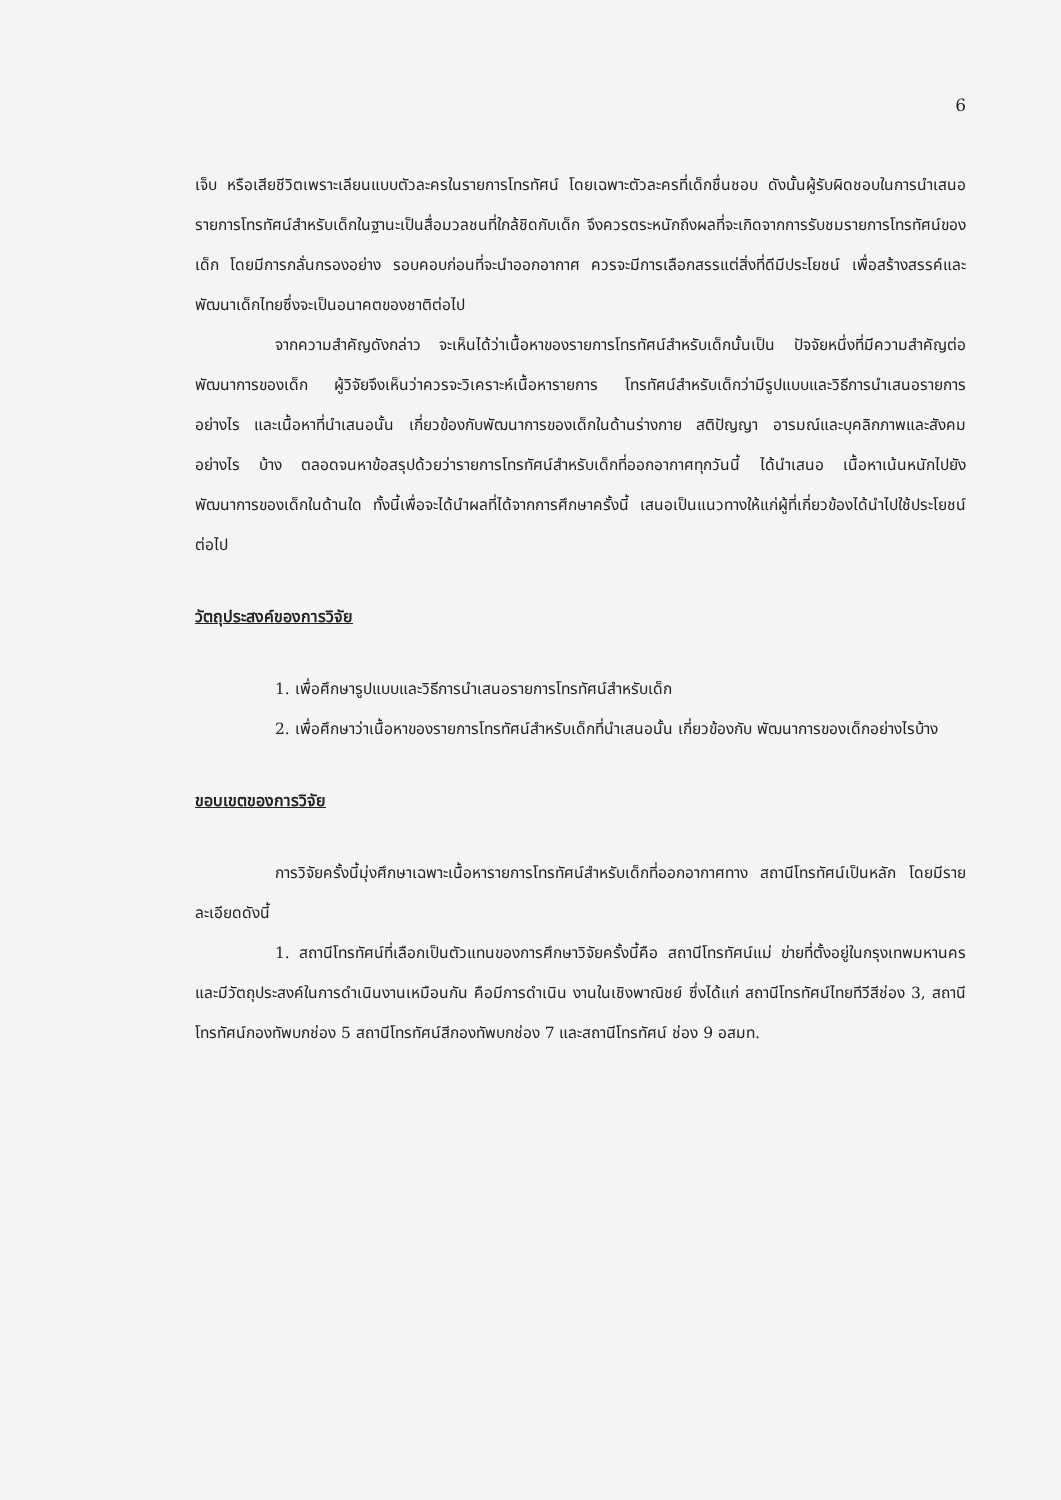6
เจ็บ หรือเสียชีวิตเพราะเลียนแบบตัวละครในรายการโทรทัศน์ โดยเฉพาะตัวละครที่เด็กชื่นชอบ ดังนั้นผู้รับผิดชอบในการนำเสนอรายการโทรทัศน์สำหรับเด็กในฐานะเป็นสื่อมวลชนที่ใกล้ชิดกับเด็ก จึงควรตระหนักถึงผลที่จะเกิดจากการรับชมรายการโทรทัศน์ของเด็ก โดยมีการกลั่นกรองอย่าง รอบคอบก่อนที่จะนำออกอากาศ ควรจะมีการเลือกสรรแต่สิ่งที่ดีมีประโยชน์ เพื่อสร้างสรรค์และ พัฒนาเด็กไทยซึ่งจะเป็นอนาคตของชาติต่อไป
จากความสำคัญดังกล่าว จะเห็นได้ว่าเนื้อหาของรายการโทรทัศน์สำหรับเด็กนั้นเป็น ปัจจัยหนึ่งที่มีความสำคัญต่อพัฒนาการของเด็ก ผู้วิจัยจึงเห็นว่าควรจะวิเคราะห์เนื้อหารายการ โทรทัศน์สำหรับเด็กว่ามีรูปแบบและวิธีการนำเสนอรายการอย่างไร และเนื้อหาที่นำเสนอนั้น เกี่ยวข้องกับพัฒนาการของเด็กในด้านร่างกาย สติปัญญา อารมณ์และบุคลิกภาพและสังคมอย่างไร บ้าง ตลอดจนหาข้อสรุปด้วยว่ารายการโทรทัศน์สำหรับเด็กที่ออกอากาศทุกวันนี้ ได้นำเสนอ เนื้อหาเน้นหนักไปยังพัฒนาการของเด็กในด้านใด ทั้งนี้เพื่อจะได้นำผลที่ได้จากการศึกษาครั้งนี้ เสนอเป็นแนวทางให้แก่ผู้ที่เกี่ยวข้องได้นำไปใช้ประโยชน์ต่อไป
วัตถุประสงค์ของการวิจัย
1. เพื่อศึกษารูปแบบและวิธีการนำเสนอรายการโทรทัศน์สำหรับเด็ก
2. เพื่อศึกษาว่าเนื้อหาของรายการโทรทัศน์สำหรับเด็กที่นำเสนอนั้น เกี่ยวข้องกับ พัฒนาการของเด็กอย่างไรบ้าง
ขอบเขตของการวิจัย
การวิจัยครั้งนี้มุ่งศึกษาเฉพาะเนื้อหารายการโทรทัศน์สำหรับเด็กที่ออกอากาศทาง สถานีโทรทัศน์เป็นหลัก โดยมีรายละเอียดดังนี้
1. สถานีโทรทัศน์ที่เลือกเป็นตัวแทนของการศึกษาวิจัยครั้งนี้คือ สถานีโทรทัศน์แม่ ข่ายที่ตั้งอยู่ในกรุงเทพมหานคร และมีวัตถุประสงค์ในการดำเนินงานเหมือนกัน คือมีการดำเนิน งานในเชิงพาณิชย์ ซึ่งได้แก่ สถานีโทรทัศน์ไทยทีวีสีช่อง 3, สถานีโทรทัศน์กองทัพบกช่อง 5 สถานีโทรทัศน์สีกองทัพบกช่อง 7 และสถานีโทรทัศน์ ช่อง 9 อสมท.